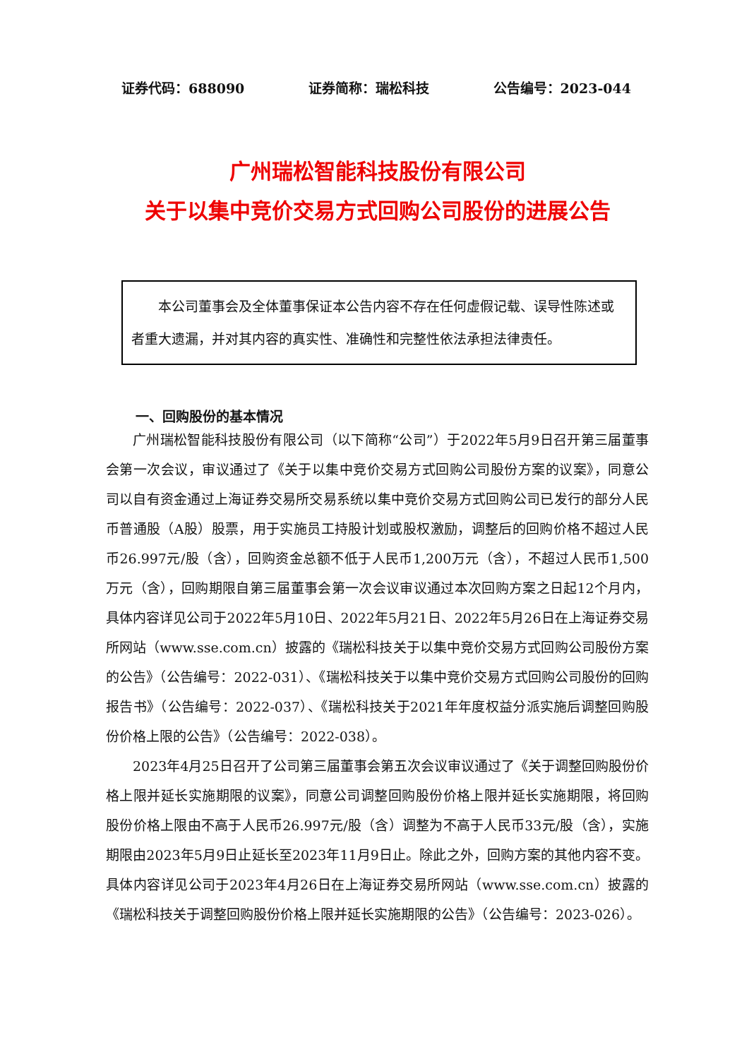证券代码：688090 证券简称：瑞松科技 公告编号：2023-044
广州瑞松智能科技股份有限公司
关于以集中竞价交易方式回购公司股份的进展公告
本公司董事会及全体董事保证本公告内容不存在任何虚假记载、误导性陈述或者重大遗漏，并对其内容的真实性、准确性和完整性依法承担法律责任。
一、回购股份的基本情况
广州瑞松智能科技股份有限公司（以下简称“公司”）于2022年5月9日召开第三届董事会第一次会议，审议通过了《关于以集中竞价交易方式回购公司股份方案的议案》，同意公司以自有资金通过上海证券交易所交易系统以集中竞价交易方式回购公司已发行的部分人民币普通股（A股）股票，用于实施员工持股计划或股权激励，调整后的回购价格不超过人民币26.997元/股（含），回购资金总额不低于人民币1,200万元（含），不超过人民币1,500万元（含），回购期限自第三届董事会第一次会议审议通过本次回购方案之日起12个月内，具体内容详见公司于2022年5月10日、2022年5月21日、2022年5月26日在上海证券交易所网站（www.sse.com.cn）披露的《瑞松科技关于以集中竞价交易方式回购公司股份方案的公告》（公告编号：2022-031）、《瑞松科技关于以集中竞价交易方式回购公司股份的回购报告书》（公告编号：2022-037）、《瑞松科技关于2021年年度权益分派实施后调整回购股份价格上限的公告》（公告编号：2022-038）。
2023年4月25日召开了公司第三届董事会第五次会议审议通过了《关于调整回购股份价格上限并延长实施期限的议案》，同意公司调整回购股份价格上限并延长实施期限，将回购股份价格上限由不高于人民币26.997元/股（含）调整为不高于人民币33元/股（含），实施期限由2023年5月9日止延长至2023年11月9日止。除此之外，回购方案的其他内容不变。具体内容详见公司于2023年4月26日在上海证券交易所网站（www.sse.com.cn）披露的《瑞松科技关于调整回购股份价格上限并延长实施期限的公告》（公告编号：2023-026）。